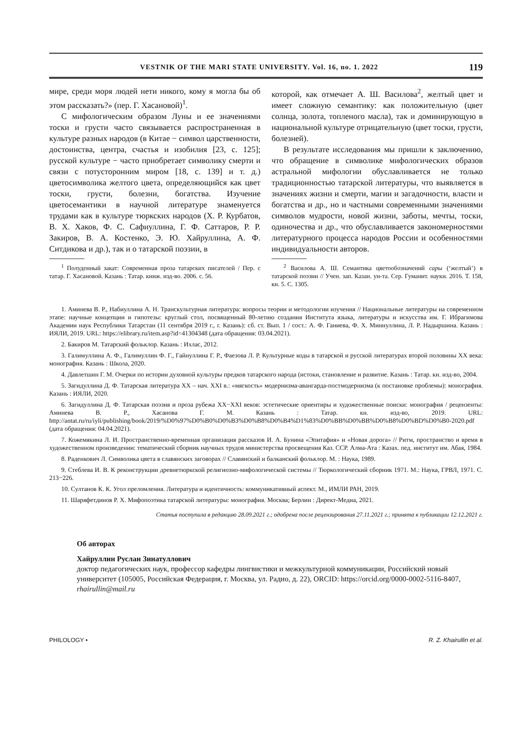VESTNIK OF THE MARI STATE UNIVERSITY. Vol. 16, no. 1. 2022 119
мире, среди моря людей нети никого, кому я могла бы об этом рассказать?» (пер. Г. Хасановой)<sup>1</sup>.
С мифологическим образом Луны и ее значениями тоски и грусти часто связывается распространенная в культуре разных народов (в Китае − символ царственности, достоинства, центра, счастья и изобилия [23, с. 125]; русской культуре − часто приобретает символику смерти и связи с потусторонним миром [18, с. 139] и т. д.) цветосимволика желтого цвета, определяющийся как цвет тоски, грусти, болезни, богатства. Изучение цветосемантики в научной литературе знаменуется трудами как в культуре тюркских народов (Х. Р. Курбатов, В. Х. Хаков, Ф. С. Сафиуллина, Г. Ф. Саттаров, Р. Р. Закиров, В. А. Костенко, Э. Ю. Хайруллина, А. Ф. Ситдикова и др.), так и о татарской поэзии, в
<sup>1</sup> Полуденный закат: Современная проза татарских писателей / Пер. с татар. Г. Хасановой. Казань : Татар. книж. изд-во. 2006. с. 56.
которой, как отмечает А. Ш. Василова<sup>2</sup>, желтый цвет и имеет сложную семантику: как положительную (цвет солнца, золота, топленого масла), так и доминирующую в национальной культуре отрицательную (цвет тоски, грусти, болезней).
В результате исследования мы пришли к заключению, что обращение в символике мифологических образов астральной мифологии обуславливается не только традиционностью татарской литературы, что выявляется в значениях жизни и смерти, магии и загадочности, власти и богатства и др., но и частными современными значениями символов мудрости, новой жизни, заботы, мечты, тоски, одиночества и др., что обуславливается закономерностями литературного процесса народов России и особенностями индивидуальности авторов.
<sup>2</sup> Василова А. Ш. Семантика цветообозначений сары (‘желтый’) в татарской поэзии // Учен. зап. Казан. ун-та. Сер. Гуманит. науки. 2016. Т. 158, кн. 5. С. 1305.
1. Аминева В. Р., Набиуллина А. Н. Транскультурная литература: вопросы теории и методологии изучения // Национальные литературы на современном этапе: научные концепции и гипотезы: круглый стол, посвященный 80-летию создания Института языка, литературы и искусства им. Г. Ибрагимова Академии наук Республики Татарстан (11 сентября 2019 г., г. Казань): сб. ст. Вып. 1 / сост.: А. Ф. Ганиева, Ф. Х. Миннуллина, Л. Р. Надыршина. Казань : ИЯЛИ, 2019. URL: https://elibrary.ru/item.asp?id=41304348 (дата обращения: 03.04.2021).
2. Бакиров М. Татарский фольклор. Казань : Ихлас, 2012.
3. Галимуллина А. Ф., Галимуллин Ф. Г., Гайнуллина Г. Р., Фаезова Л. Р. Культурные коды в татарской и русской литературах второй половины XX века: монография. Казань : Школа, 2020.
4. Давлетшин Г. М. Очерки по истории духовной культуры предков татарского народа (истоки, становление и развитие. Казань : Татар. кн. изд-во, 2004.
5. Загидуллина Д. Ф. Татарская литература XX – нач. XXI в.: «мягкость» модернизма-авангарда-постмодернизма (к постановке проблемы): монография. Казань : ИЯЛИ, 2020.
6. Загидуллина Д. Ф. Татарская поэзия и проза рубежа XX−XXI веков: эстетические ориентиры и художественные поиски: монография / рецензенты: Аминева В. Р., Хасанова Г. М. Казань : Татар. кн. изд-во, 2019. URL: http://antat.ru/ru/iyli/publishing/book/2019/%D0%97%D0%B0%D0%B3%D0%B8%D0%B4%D1%83%D0%BB%D0%BB%D0%B8%D0%BD%D0%B0-2020.pdf (дата обращения: 04.04.2021).
7. Кожемякина Л. И. Пространственно-временная организация рассказов И. А. Бунина «Эпитафия» и «Новая дорога» // Ритм, пространство и время в художественном произведении: тематический сборник научных трудов министерства просвещения Каз. ССР. Алма-Ата : Казах. пед. институт им. Абая, 1984.
8. Раденкович Л. Символика цвета в славянских заговорах // Славянский и балканский фольклор. М. : Наука, 1989.
9. Стеблева И. В. К реконструкции древнетюркской религиозно-мифологической системы // Тюркологический сборник 1971. М.: Наука, ГРВЛ, 1971. С. 213−226.
10. Султанов К. К. Угол преломления. Литература и идентичность: коммуникативный аспект. М., ИМЛИ РАН, 2019.
11. Шаряфетдинов Р. Х. Мифопоэтика татарской литературы: монография. Москва; Берлин : Директ-Медиа, 2021.
Статья поступила в редакцию 28.09.2021 г.; одобрена после рецензирования 27.11.2021 г.; принята к публикации 12.12.2021 г.
Об авторах
Хайруллин Руслан Зинатуллович
доктор педагогических наук, профессор кафедры лингвистики и межкультурной коммуникации, Российский новый университет (105005, Российская Федерация, г. Москва, ул. Радио, д. 22), ORCID: https://orcid.org/0000-0002-5116-8407, rhairullin@mail.ru
PHILOLOGY • R. Z. Khairullin et al.